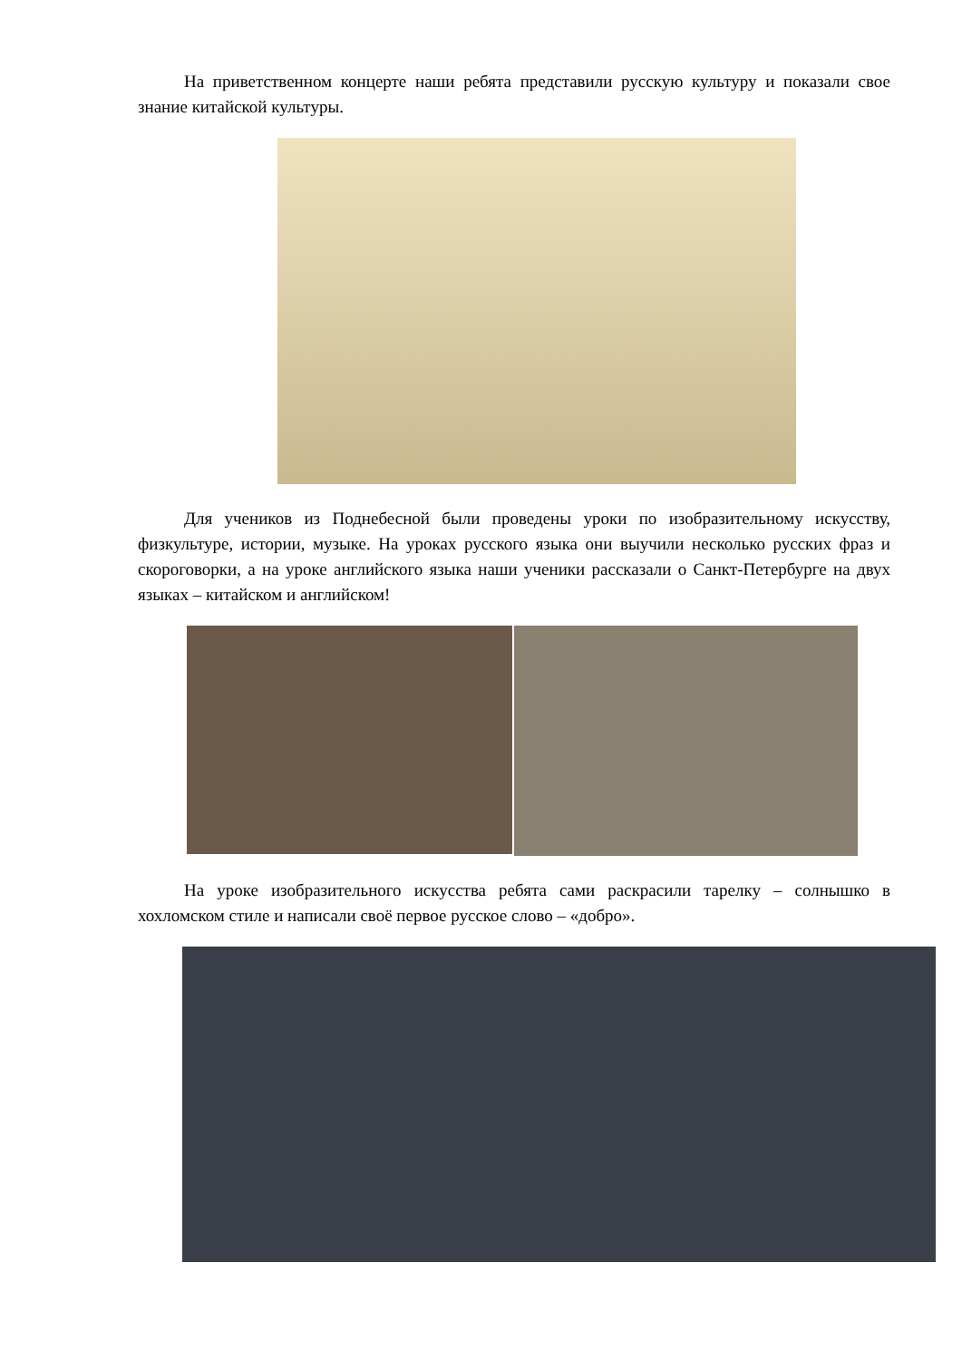На приветственном концерте наши ребята представили русскую культуру и показали свое знание китайской культуры.
Для учеников из Поднебесной были проведены уроки по изобразительному искусству, физкультуре, истории, музыке. На уроках русского языка они выучили несколько русских фраз и скороговорки, а на уроке английского языка наши ученики рассказали о Санкт-Петербурге на двух языках – китайском и английском!
На уроке изобразительного искусства ребята сами раскрасили тарелку – солнышко в хохломском стиле и написали своё первое русское слово – «добро».